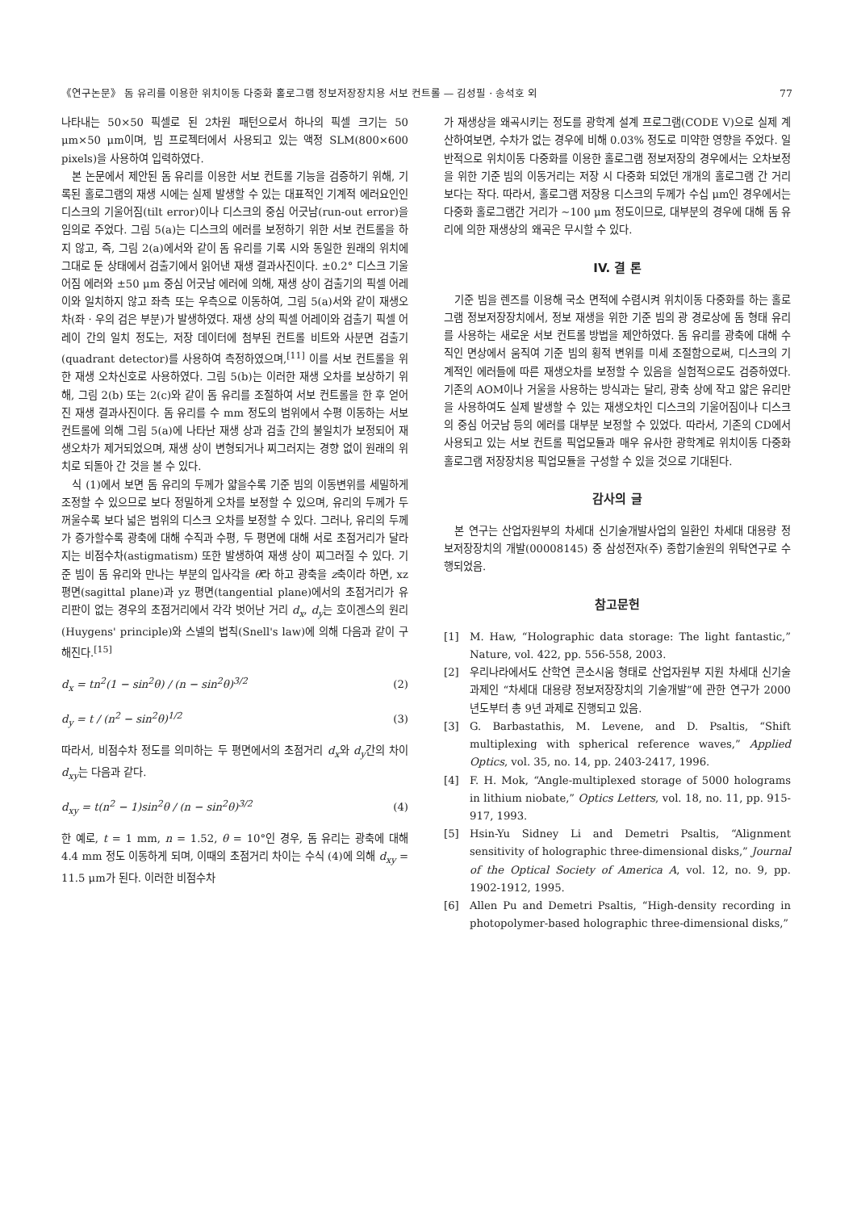《연구논문》 돔 유리를 이용한 위치이동 다중화 홀로그램 정보저장장치용 서보 컨트롤 — 김성필 · 송석호 외 77
나타내는 50×50 픽셀로 된 2차원 패턴으로서 하나의 픽셀 크기는 50 μm×50 μm이며, 빔 프로젝터에서 사용되고 있는 액정 SLM(800×600 pixels)을 사용하여 입력하였다.
본 논문에서 제안된 돔 유리를 이용한 서보 컨트롤 기능을 검증하기 위해, 기록된 홀로그램의 재생 시에는 실제 발생할 수 있는 대표적인 기계적 에러요인인 디스크의 기울어짐(tilt error)이나 디스크의 중심 어긋남(run-out error)을 임의로 주었다. 그림 5(a)는 디스크의 에러를 보정하기 위한 서보 컨트롤을 하지 않고, 즉, 그림 2(a)에서와 같이 돔 유리를 기록 시와 동일한 원래의 위치에 그대로 둔 상태에서 검출기에서 읽어낸 재생 결과사진이다. ±0.2° 디스크 기울어짐 에러와 ±50 μm 중심 어긋남 에러에 의해, 재생 상이 검출기의 픽셀 어레이와 일치하지 않고 좌측 또는 우측으로 이동하여, 그림 5(a)서와 같이 재생오차(좌 · 우의 검은 부분)가 발생하였다. 재생 상의 픽셀 어레이와 검출기 픽셀 어레이 간의 일치 정도는, 저장 데이터에 첨부된 컨트롤 비트와 사분면 검출기(quadrant detector)를 사용하여 측정하였으며,<sup>[11]</sup> 이를 서보 컨트롤을 위한 재생 오차신호로 사용하였다. 그림 5(b)는 이러한 재생 오차를 보상하기 위해, 그림 2(b) 또는 2(c)와 같이 돔 유리를 조절하여 서보 컨트롤을 한 후 얻어진 재생 결과사진이다. 돔 유리를 수 mm 정도의 범위에서 수평 이동하는 서보 컨트롤에 의해 그림 5(a)에 나타난 재생 상과 검출 간의 불일치가 보정되어 재생오차가 제거되었으며, 재생 상이 변형되거나 찌그러지는 경향 없이 원래의 위치로 되돌아 간 것을 볼 수 있다.
식 (1)에서 보면 돔 유리의 두께가 얇을수록 기준 빔의 이동변위를 세밀하게 조정할 수 있으므로 보다 정밀하게 오차를 보정할 수 있으며, 유리의 두께가 두꺼울수록 보다 넓은 범위의 디스크 오차를 보정할 수 있다. 그러나, 유리의 두께가 증가할수록 광축에 대해 수직과 수평, 두 평면에 대해 서로 초점거리가 달라지는 비점수차(astigmatism) 또한 발생하여 재생 상이 찌그러질 수 있다. 기준 빔이 돔 유리와 만나는 부분의 입사각을 θ라 하고 광축을 z축이라 하면, xz평면(sagittal plane)과 yz 평면(tangential plane)에서의 초점거리가 유리판이 없는 경우의 초점거리에서 각각 벗어난 거리 d<sub>x</sub>, d<sub>y</sub>는 호이겐스의 원리(Huygens' principle)와 스넬의 법칙(Snell's law)에 의해 다음과 같이 구해진다.<sup>[15]</sup>
d<sub>x</sub> = tn<sup>2</sup>(1 − sin<sup>2</sup>θ) / (n − sin<sup>2</sup>θ)<sup>3/2</sup> (2)
d<sub>y</sub> = t / (n<sup>2</sup> − sin<sup>2</sup>θ)<sup>1/2</sup> (3)
따라서, 비점수차 정도를 의미하는 두 평면에서의 초점거리 d<sub>x</sub>와 d<sub>y</sub>간의 차이 d<sub>xy</sub>는 다음과 같다.
d<sub>xy</sub> = t(n<sup>2</sup> − 1)sin<sup>2</sup>θ / (n − sin<sup>2</sup>θ)<sup>3/2</sup> (4)
한 예로, t = 1 mm, n = 1.52, θ = 10°인 경우, 돔 유리는 광축에 대해 4.4 mm 정도 이동하게 되며, 이때의 초점거리 차이는 수식 (4)에 의해 d<sub>xy</sub> = 11.5 μm가 된다. 이러한 비점수차
가 재생상을 왜곡시키는 정도를 광학계 설계 프로그램(CODE V)으로 실제 계산하여보면, 수차가 없는 경우에 비해 0.03% 정도로 미약한 영향을 주었다. 일반적으로 위치이동 다중화를 이용한 홀로그램 정보저장의 경우에서는 오차보정을 위한 기준 빔의 이동거리는 저장 시 다중화 되었던 개개의 홀로그램 간 거리보다는 작다. 따라서, 홀로그램 저장용 디스크의 두께가 수십 μm인 경우에서는 다중화 홀로그램간 거리가 ~100 μm 정도이므로, 대부분의 경우에 대해 돔 유리에 의한 재생상의 왜곡은 무시할 수 있다.
IV. 결 론
기준 빔을 렌즈를 이용해 국소 면적에 수렴시켜 위치이동 다중화를 하는 홀로그램 정보저장장치에서, 정보 재생을 위한 기준 빔의 광 경로상에 돔 형태 유리를 사용하는 새로운 서보 컨트롤 방법을 제안하였다. 돔 유리를 광축에 대해 수직인 면상에서 움직여 기준 빔의 횡적 변위를 미세 조절함으로써, 디스크의 기계적인 에러들에 따른 재생오차를 보정할 수 있음을 실험적으로도 검증하였다. 기존의 AOM이나 거울을 사용하는 방식과는 달리, 광축 상에 작고 얇은 유리만을 사용하여도 실제 발생할 수 있는 재생오차인 디스크의 기울어짐이나 디스크의 중심 어긋남 등의 에러를 대부분 보정할 수 있었다. 따라서, 기존의 CD에서 사용되고 있는 서보 컨트롤 픽업모듈과 매우 유사한 광학계로 위치이동 다중화 홀로그램 저장장치용 픽업모듈을 구성할 수 있을 것으로 기대된다.
감사의 글
본 연구는 산업자원부의 차세대 신기술개발사업의 일환인 차세대 대용량 정보저장장치의 개발(00008145) 중 삼성전자(주) 종합기술원의 위탁연구로 수행되었음.
참고문헌
[1] M. Haw, “Holographic data storage: The light fantastic,” Nature, vol. 422, pp. 556-558, 2003.
[2] 우리나라에서도 산학연 콘소시움 형태로 산업자원부 지원 차세대 신기술 과제인 “차세대 대용량 정보저장장치의 기술개발”에 관한 연구가 2000년도부터 총 9년 과제로 진행되고 있음.
[3] G. Barbastathis, M. Levene, and D. Psaltis, “Shift multiplexing with spherical reference waves,” Applied Optics, vol. 35, no. 14, pp. 2403-2417, 1996.
[4] F. H. Mok, “Angle-multiplexed storage of 5000 holograms in lithium niobate,” Optics Letters, vol. 18, no. 11, pp. 915-917, 1993.
[5] Hsin-Yu Sidney Li and Demetri Psaltis, “Alignment sensitivity of holographic three-dimensional disks,” Journal of the Optical Society of America A, vol. 12, no. 9, pp. 1902-1912, 1995.
[6] Allen Pu and Demetri Psaltis, “High-density recording in photopolymer-based holographic three-dimensional disks,”